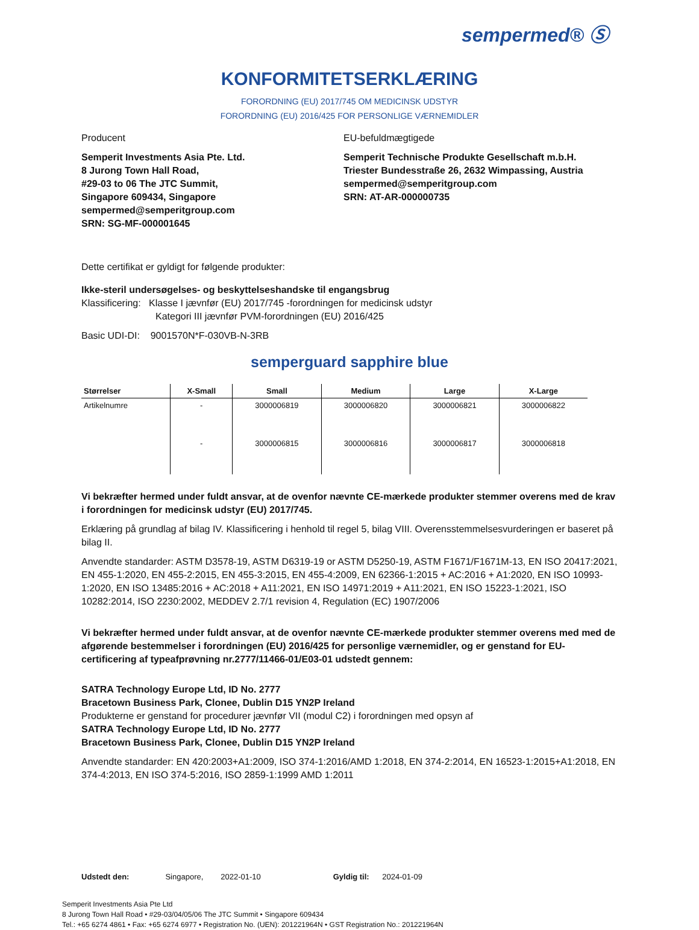sempermed® Ⓢ
KONFORMITETSERKLÆRING
FORORDNING (EU) 2017/745 OM MEDICINSK UDSTYR
FORORDNING (EU) 2016/425 FOR PERSONLIGE VÆRNEMIDLER
Producent
Semperit Investments Asia Pte. Ltd.
8 Jurong Town Hall Road,
#29-03 to 06 The JTC Summit,
Singapore 609434, Singapore
sempermed@semperitgroup.com
SRN: SG-MF-000001645
EU-befuldmægtigede
Semperit Technische Produkte Gesellschaft m.b.H.
Triester Bundesstraße 26, 2632 Wimpassing, Austria
sempermed@semperitgroup.com
SRN: AT-AR-000000735
Dette certifikat er gyldigt for følgende produkter:
Ikke-steril undersøgelses- og beskyttelseshandske til engangsbrug
Klassificering: Klasse I jævnfør (EU) 2017/745 -forordningen for medicinsk udstyr
Kategori III jævnfør PVM-forordningen (EU) 2016/425
Basic UDI-DI: 9001570N*F-030VB-N-3RB
semperguard sapphire blue
| Størrelser | X-Small | Small | Medium | Large | X-Large |
| --- | --- | --- | --- | --- | --- |
| Artikelnumre | - | 3000006819 | 3000006820 | 3000006821 | 3000006822 |
| | - | 3000006815 | 3000006816 | 3000006817 | 3000006818 |
Vi bekræfter hermed under fuldt ansvar, at de ovenfor nævnte CE-mærkede produkter stemmer overens med de krav i forordningen for medicinsk udstyr (EU) 2017/745.
Erklæring på grundlag af bilag IV. Klassificering i henhold til regel 5, bilag VIII. Overensstemmelsesvurderingen er baseret på bilag II.
Anvendte standarder: ASTM D3578-19, ASTM D6319-19 or ASTM D5250-19, ASTM F1671/F1671M-13, EN ISO 20417:2021, EN 455-1:2020, EN 455-2:2015, EN 455-3:2015, EN 455-4:2009, EN 62366-1:2015 + AC:2016 + A1:2020, EN ISO 10993-1:2020, EN ISO 13485:2016 + AC:2018 + A11:2021, EN ISO 14971:2019 + A11:2021, EN ISO 15223-1:2021, ISO 10282:2014, ISO 2230:2002, MEDDEV 2.7/1 revision 4, Regulation (EC) 1907/2006
Vi bekræfter hermed under fuldt ansvar, at de ovenfor nævnte CE-mærkede produkter stemmer overens med med de afgørende bestemmelser i forordningen (EU) 2016/425 for personlige værnemidler, og er genstand for EU-certificering af typeafprøvning nr.2777/11466-01/E03-01 udstedt gennem:
SATRA Technology Europe Ltd, ID No. 2777
Bracetown Business Park, Clonee, Dublin D15 YN2P Ireland
Produkterne er genstand for procedurer jævnfør VII (modul C2) i forordningen med opsyn af
SATRA Technology Europe Ltd, ID No. 2777
Bracetown Business Park, Clonee, Dublin D15 YN2P Ireland
Anvendte standarder: EN 420:2003+A1:2009, ISO 374-1:2016/AMD 1:2018, EN 374-2:2014, EN 16523-1:2015+A1:2018, EN 374-4:2013, EN ISO 374-5:2016, ISO 2859-1:1999 AMD 1:2011
Udstedt den: Singapore, 2022-01-10 Gyldig til: 2024-01-09
Semperit Investments Asia Pte Ltd
8 Jurong Town Hall Road • #29-03/04/05/06 The JTC Summit • Singapore 609434
Tel.: +65 6274 4861 • Fax: +65 6274 6977 • Registration No. (UEN): 201221964N • GST Registration No.: 201221964N